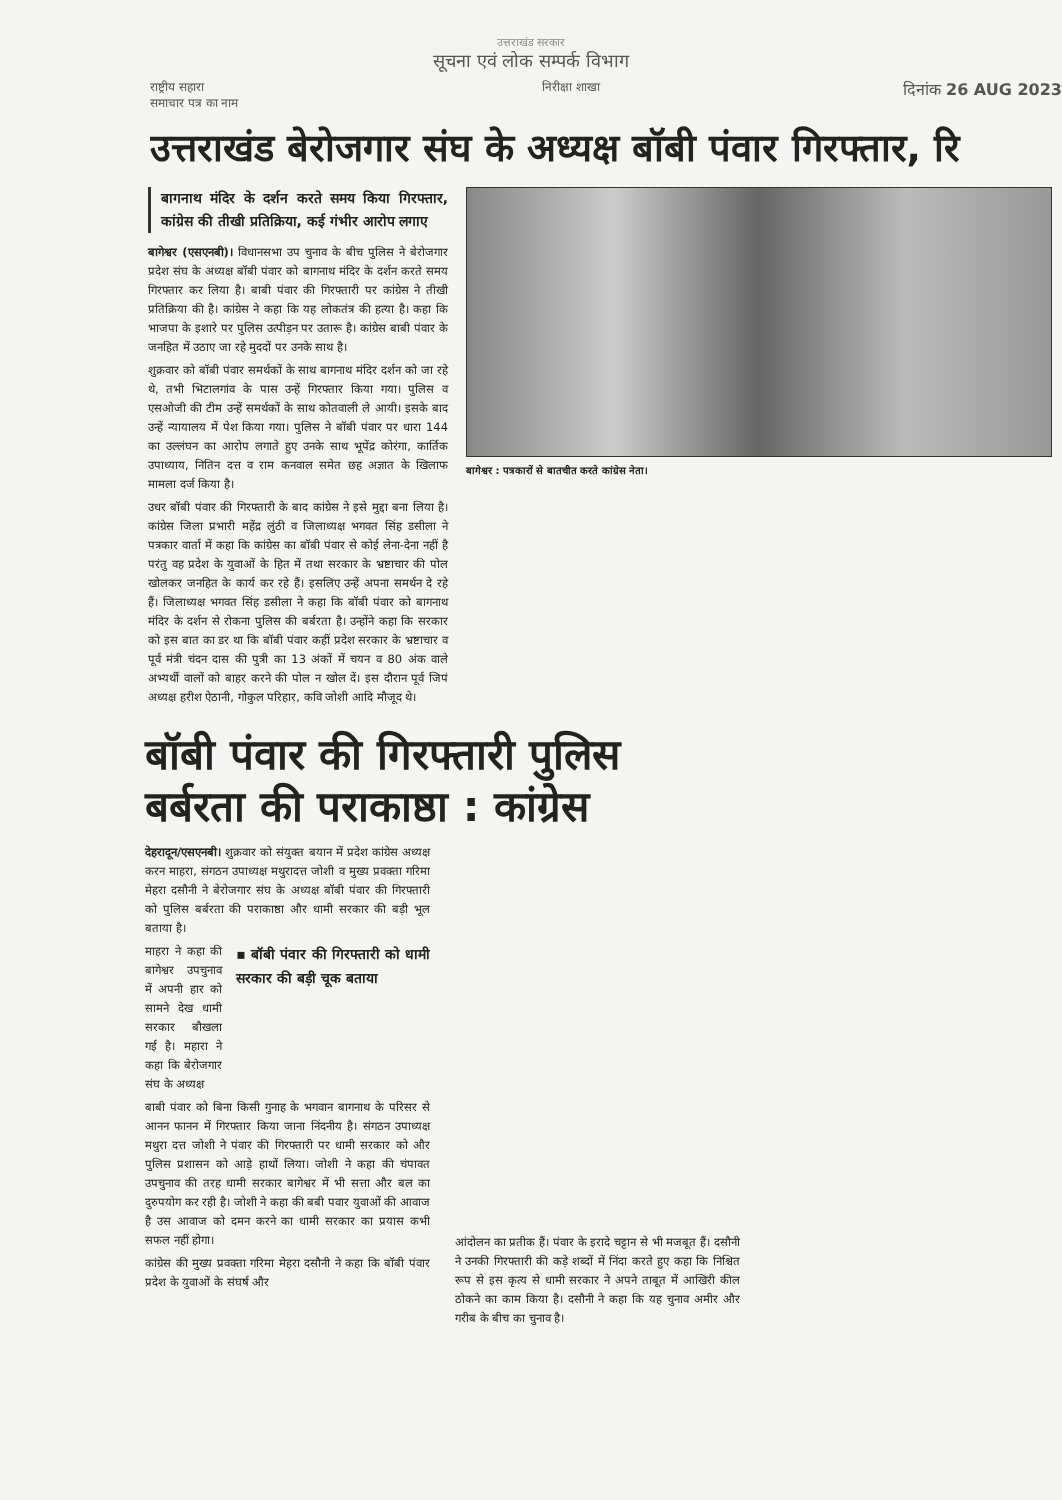उत्तराखंड सरकार
सूचना एवं लोक सम्पर्क विभाग
राष्ट्रीय सहारा
समाचार पत्र का नाम निरीक्षा शाखा दिनांक 26 AUG 2023
उत्तराखंड बेरोजगार संघ के अध्यक्ष बॉबी पंवार गिरफ्तार, रि
बागनाथ मंदिर के दर्शन करते समय किया गिरफ्तार, कांग्रेस की तीखी प्रतिक्रिया, कई गंभीर आरोप लगाए
बागेश्वर (एसएनबी)। विधानसभा उप चुनाव के बीच पुलिस ने बेरोजगार प्रदेश संघ के अध्यक्ष बॉबी पंवार को बागनाथ मंदिर के दर्शन करते समय गिरफ्तार कर लिया है। बाबी पंवार की गिरफ्तारी पर कांग्रेस ने तीखी प्रतिक्रिया की है। कांग्रेस ने कहा कि यह लोकतंत्र की हत्या है। कहा कि भाजपा के इशारे पर पुलिस उत्पीड़न पर उतारू है। कांग्रेस बाबी पंवार के जनहित में उठाए जा रहे मुददों पर उनके साथ है।
शुक्रवार को बॉबी पंवार समर्थकों के साथ बागनाथ मंदिर दर्शन को जा रहे थे, तभी भिटालगांव के पास उन्हें गिरफ्तार किया गया। पुलिस व एसओजी की टीम उन्हें समर्थकों के साथ कोतवाली ले आयी। इसके बाद उन्हें न्यायालय में पेश किया गया। पुलिस ने बॉबी पंवार पर धारा 144 का उल्लंघन का आरोप लगाते हुए उनके साथ भूपेंद्र कोरंगा, कार्तिक उपाध्याय, नितिन दत्त व राम कनवाल समेत छह अज्ञात के खिलाफ मामला दर्ज किया है।
उधर बॉबी पंवार की गिरफ्तारी के बाद कांग्रेस ने इसे मुद्दा बना लिया है। कांग्रेस जिला प्रभारी महेंद्र लुंठी व जिलाध्यक्ष भगवत सिंह डसीला ने पत्रकार वार्ता में कहा कि कांग्रेस का बॉबी पंवार से कोई लेना-देना नहीं है परंतु वह प्रदेश के युवाओं के हित में तथा सरकार के भ्रष्टाचार की पोल खोलकर जनहित के कार्य कर रहे हैं। इसलिए उन्हें अपना समर्थन दे रहे हैं। जिलाध्यक्ष भगवत सिंह डसीला ने कहा कि बॉबी पंवार को बागनाथ मंदिर के दर्शन से रोकना पुलिस की बर्बरता है। उन्होंने कहा कि सरकार को इस बात का डर था कि बॉबी पंवार कहीं प्रदेश सरकार के भ्रष्टाचार व पूर्व मंत्री चंदन दास की पुत्री का 13 अंकों में चयन व 80 अंक वाले अभ्यर्थी वालों को बाहर करने की पोल न खोल दें। इस दौरान पूर्व जिपं अध्यक्ष हरीश ऐठानी, गोकुल परिहार, कवि जोशी आदि मौजूद थे।
बागेश्वर : पत्रकारों से बातचीत करते कांग्रेस नेता।
बॉबी पंवार की गिरफ्तारी पुलिस
बर्बरता की पराकाष्ठा : कांग्रेस
देहरादून/एसएनबी। शुक्रवार को संयुक्त बयान में प्रदेश कांग्रेस अध्यक्ष करन माहरा, संगठन उपाध्यक्ष मथुरादत्त जोशी व मुख्य प्रवक्ता गरिमा मेहरा दसौनी ने बेरोजगार संघ के अध्यक्ष बॉबी पंवार की गिरफ्तारी को पुलिस बर्बरता की पराकाष्ठा और धामी सरकार की बड़ी भूल बताया है।
माहरा ने कहा की बागेश्वर उपचुनाव में अपनी हार को सामने देख धामी सरकार बौखला गई है। महारा ने कहा कि बेरोजगार संघ के अध्यक्ष
▪ बॉबी पंवार की गिरफ्तारी को धामी सरकार की बड़ी चूक बताया
बाबी पंवार को बिना किसी गुनाह के भगवान बागनाथ के परिसर से आनन फानन में गिरफ्तार किया जाना निंदनीय है। संगठन उपाध्यक्ष मथुरा दत्त जोशी ने पंवार की गिरफ्तारी पर धामी सरकार को और पुलिस प्रशासन को आड़े हाथों लिया। जोशी ने कहा की चंपावत उपचुनाव की तरह धामी सरकार बागेश्वर में भी सत्ता और बल का दुरुपयोग कर रही है। जोशी ने कहा की बबी पवार युवाओं की आवाज है उस आवाज को दमन करने का धामी सरकार का प्रयास कभी सफल नहीं होगा।
कांग्रेस की मुख्य प्रवक्ता गरिमा मेहरा दसौनी ने कहा कि बॉबी पंवार प्रदेश के युवाओं के संघर्ष और
आंदोलन का प्रतीक हैं। पंवार के इरादे चट्टान से भी मजबूत हैं। दसौनी ने उनकी गिरफ्तारी की कड़े शब्दों में निंदा करते हुए कहा कि निश्चित रूप से इस कृत्य से धामी सरकार ने अपने ताबूत में आखिरी कील ठोकने का काम किया है। दसौनी ने कहा कि यह चुनाव अमीर और गरीब के बीच का चुनाव है।